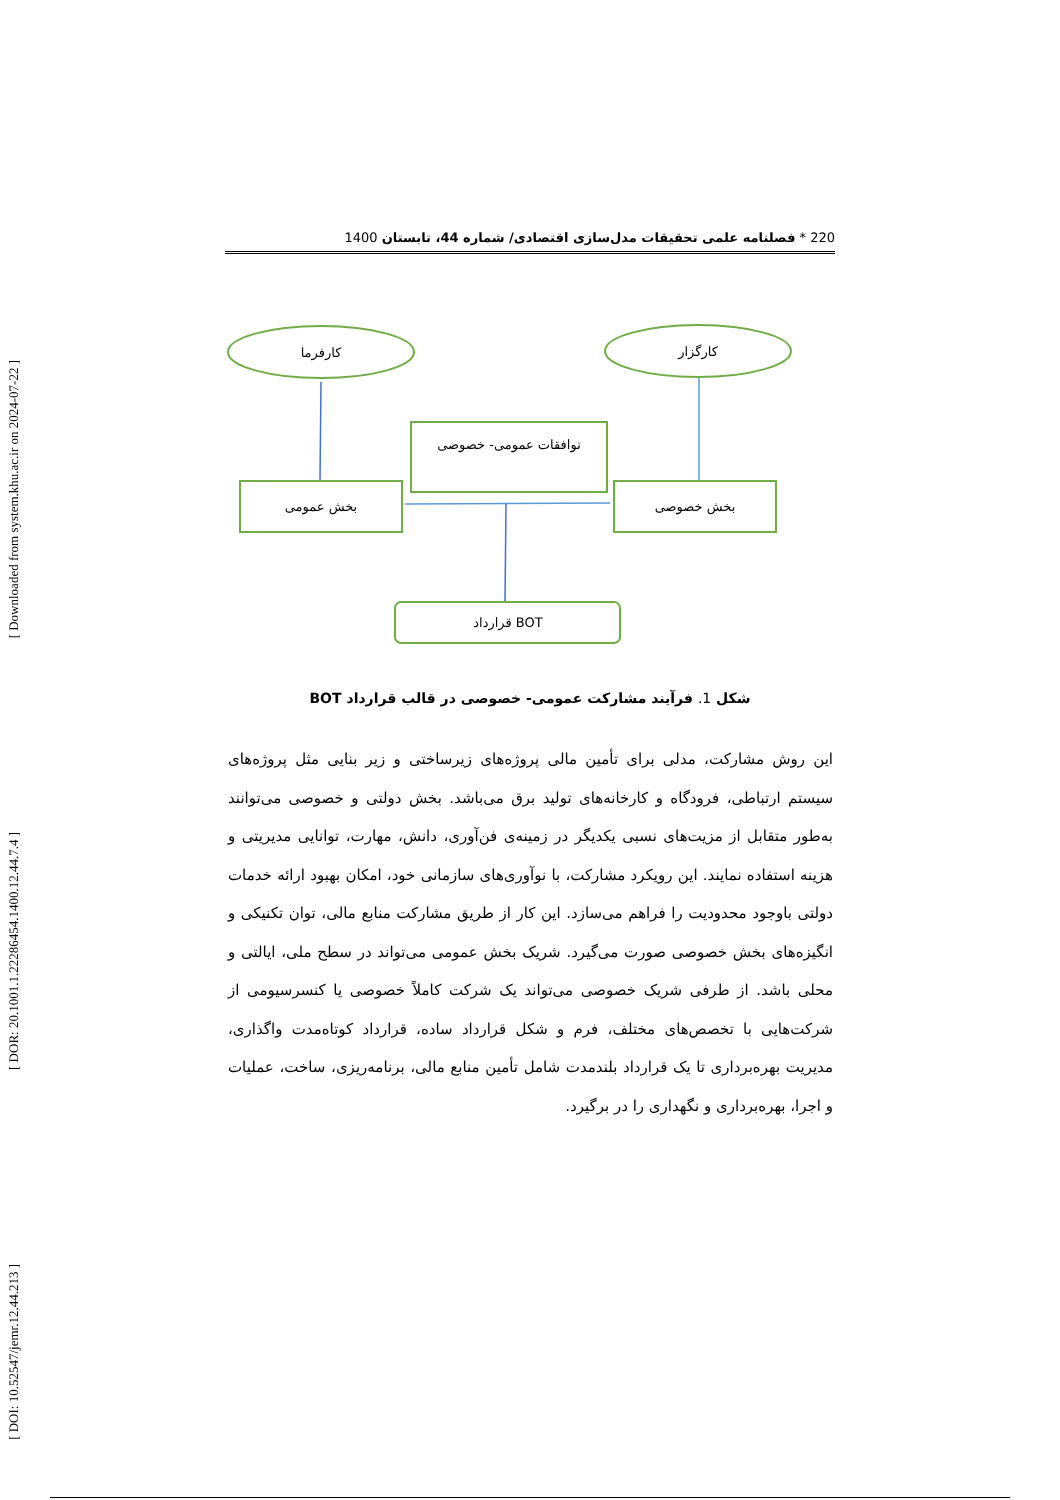[ Downloaded from system.khu.ac.ir on 2024-07-22 ]
[ DOR: 20.1001.1.22286454.1400.12.44.7.4 ]
[ DOI: 10.52547/jemr.12.44.213 ]
220 * فصلنامه علمی تحقیقات مدل‌سازی اقتصادی/ شماره 44، تابستان 1400
کارفرما
کارگزار
توافقات عمومی- خصوصی
بخش عمومی
بخش خصوصی
قرارداد BOT
شکل 1. فرآیند مشارکت عمومی- خصوصی در قالب قرارداد BOT
این روش مشارکت، مدلی برای تأمین مالی پروژه‌های زیرساختی و زیر بنایی مثل پروژه‌های سیستم ارتباطی، فرودگاه و کارخانه‌های تولید برق می‌باشد. بخش دولتی و خصوصی می‌توانند به‌طور متقابل از مزیت‌های نسبی یکدیگر در زمینه‌ی فن‌آوری، دانش، مهارت، توانایی مدیریتی و هزینه استفاده نمایند. این رویکرد مشارکت، با نوآوری‌های سازمانی خود، امکان بهبود ارائه خدمات دولتی باوجود محدودیت را فراهم می‌سازد. این کار از طریق مشارکت منابع مالی، توان تکنیکی و انگیزه‌های بخش خصوصی صورت می‌گیرد. شریک بخش عمومی می‌تواند در سطح ملی، ایالتی و محلی باشد. از طرفی شریک خصوصی می‌تواند یک شرکت کاملاً خصوصی یا کنسرسیومی از شرکت‌هایی با تخصص‌های مختلف، فرم و شکل قرارداد ساده، قرارداد کوتاه‌مدت واگذاری، مدیریت بهره‌برداری تا یک قرارداد بلندمدت شامل تأمین منابع مالی، برنامه‌ریزی، ساخت، عملیات و اجرا، بهره‌برداری و نگهداری را در برگیرد.